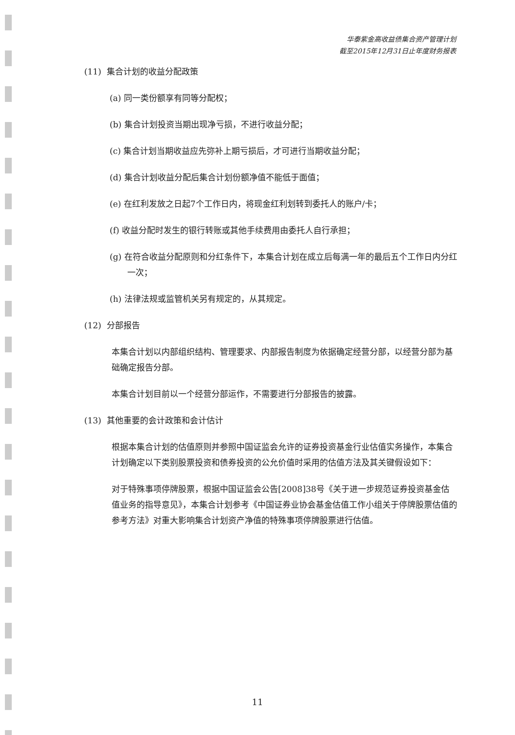华泰紫金高收益债集合资产管理计划
截至2015年12月31日止年度财务报表
(11) 集合计划的收益分配政策
(a) 同一类份额享有同等分配权；
(b) 集合计划投资当期出现净亏损，不进行收益分配；
(c) 集合计划当期收益应先弥补上期亏损后，才可进行当期收益分配；
(d) 集合计划收益分配后集合计划份额净值不能低于面值；
(e) 在红利发放之日起7个工作日内，将现金红利划转到委托人的账户/卡；
(f) 收益分配时发生的银行转账或其他手续费用由委托人自行承担；
(g) 在符合收益分配原则和分红条件下，本集合计划在成立后每满一年的最后五个工作日内分红一次；
(h) 法律法规或监管机关另有规定的，从其规定。
(12) 分部报告
本集合计划以内部组织结构、管理要求、内部报告制度为依据确定经营分部，以经营分部为基础确定报告分部。
本集合计划目前以一个经营分部运作，不需要进行分部报告的披露。
(13) 其他重要的会计政策和会计估计
根据本集合计划的估值原则并参照中国证监会允许的证券投资基金行业估值实务操作，本集合计划确定以下类别股票投资和债券投资的公允价值时采用的估值方法及其关键假设如下：
对于特殊事项停牌股票，根据中国证监会公告[2008]38号《关于进一步规范证券投资基金估值业务的指导意见》，本集合计划参考《中国证券业协会基金估值工作小组关于停牌股票估值的参考方法》对重大影响集合计划资产净值的特殊事项停牌股票进行估值。
11